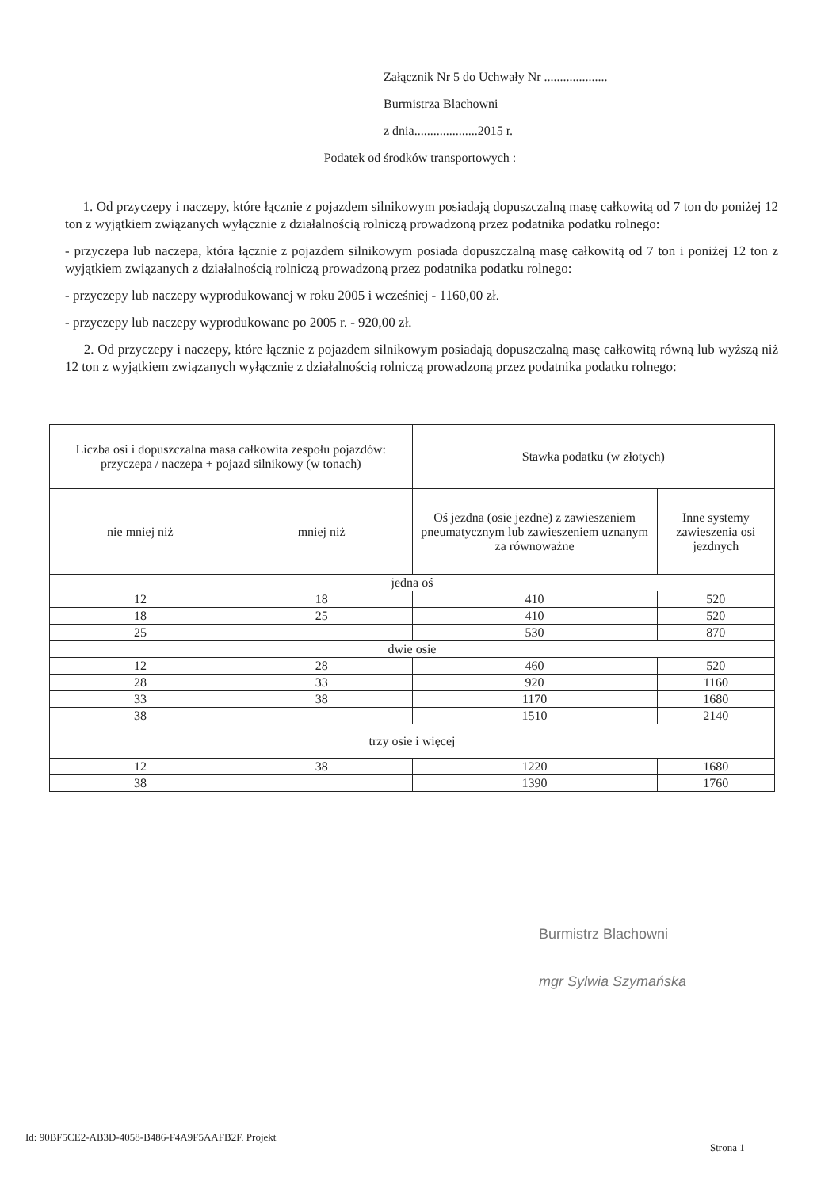Załącznik Nr 5 do Uchwały Nr ....................
Burmistrza Blachowni
z dnia....................2015 r.
Podatek od środków transportowych :
1. Od przyczepy i naczepy, które łącznie z pojazdem silnikowym posiadają dopuszczalną masę całkowitą od 7 ton do poniżej 12 ton z wyjątkiem związanych wyłącznie z działalnością rolniczą prowadzoną przez podatnika podatku rolnego:
- przyczepa lub naczepa, która łącznie z pojazdem silnikowym posiada dopuszczalną masę całkowitą od 7 ton i poniżej 12 ton z wyjątkiem związanych z działalnością rolniczą prowadzoną przez podatnika podatku rolnego:
- przyczepy lub naczepy wyprodukowanej w roku 2005 i wcześniej - 1160,00 zł.
- przyczepy lub naczepy wyprodukowane po 2005 r. - 920,00 zł.
2. Od przyczepy i naczepy, które łącznie z pojazdem silnikowym posiadają dopuszczalną masę całkowitą równą lub wyższą niż 12 ton z wyjątkiem związanych wyłącznie z działalnością rolniczą prowadzoną przez podatnika podatku rolnego:
| Liczba osi i dopuszczalna masa całkowita zespołu pojazdów: przyczepa / naczepa + pojazd silnikowy (w tonach) | | Stawka podatku (w złotych) | |
| --- | --- | --- | --- |
| nie mniej niż | mniej niż | Oś jezdna (osie jezdne) z zawieszeniem pneumatycznym lub zawieszeniem uznanym za równoważne | Inne systemy zawieszenia osi jezdnych |
| jedna oś | | | |
| 12 | 18 | 410 | 520 |
| 18 | 25 | 410 | 520 |
| 25 | | 530 | 870 |
| dwie osie | | | |
| 12 | 28 | 460 | 520 |
| 28 | 33 | 920 | 1160 |
| 33 | 38 | 1170 | 1680 |
| 38 | | 1510 | 2140 |
| trzy osie i więcej | | | |
| 12 | 38 | 1220 | 1680 |
| 38 | | 1390 | 1760 |
Burmistrz Blachowni
mgr Sylwia Szymańska
Id: 90BF5CE2-AB3D-4058-B486-F4A9F5AAFB2F. Projekt
Strona 1